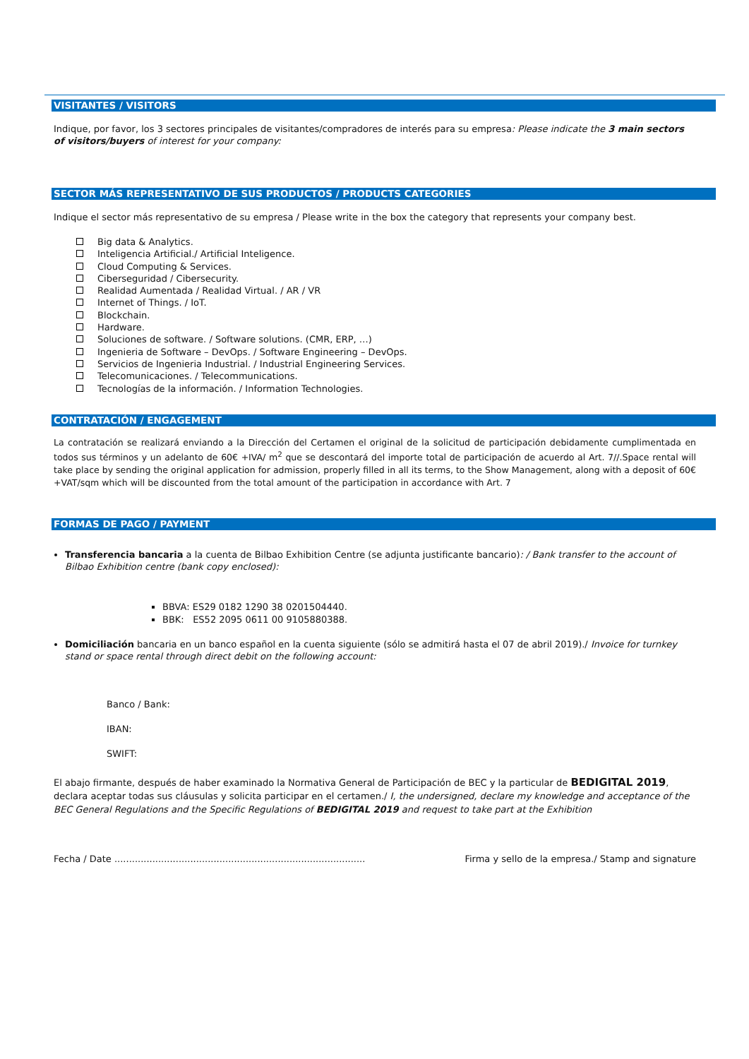VISITANTES / VISITORS
Indique, por favor, los 3 sectores principales de visitantes/compradores de interés para su empresa: Please indicate the 3 main sectors of visitors/buyers of interest for your company:
SECTOR MÁS REPRESENTATIVO DE SUS PRODUCTOS / PRODUCTS CATEGORIES
Indique el sector más representativo de su empresa / Please write in the box the category that represents your company best.
Big data & Analytics.
Inteligencia Artificial./ Artificial Inteligence.
Cloud Computing & Services.
Ciberseguridad / Cibersecurity.
Realidad Aumentada / Realidad Virtual. / AR / VR
Internet of Things. / IoT.
Blockchain.
Hardware.
Soluciones de software. / Software solutions. (CMR, ERP, …)
Ingenieria de Software – DevOps. / Software Engineering – DevOps.
Servicios de Ingenieria Industrial. / Industrial Engineering Services.
Telecomunicaciones. / Telecommunications.
Tecnologías de la información. / Information Technologies.
CONTRATACIÓN / ENGAGEMENT
La contratación se realizará enviando a la Dirección del Certamen el original de la solicitud de participación debidamente cumplimentada en todos sus términos y un adelanto de 60€ +IVA/ m<sup>2</sup> que se descontará del importe total de participación de acuerdo al Art. 7//.Space rental will take place by sending the original application for admission, properly filled in all its terms, to the Show Management, along with a deposit of 60€+VAT/sqm which will be discounted from the total amount of the participation in accordance with Art. 7
FORMAS DE PAGO / PAYMENT
Transferencia bancaria a la cuenta de Bilbao Exhibition Centre (se adjunta justificante bancario): / Bank transfer to the account of Bilbao Exhibition centre (bank copy enclosed):
BBVA: ES29 0182 1290 38 0201504440.
BBK: ES52 2095 0611 00 9105880388.
Domiciliación bancaria en un banco español en la cuenta siguiente (sólo se admitirá hasta el 07 de abril 2019)./ Invoice for turnkey stand or space rental through direct debit on the following account:
Banco / Bank:
IBAN:
SWIFT:
El abajo firmante, después de haber examinado la Normativa General de Participación de BEC y la particular de BEDIGITAL 2019, declara aceptar todas sus cláusulas y solicita participar en el certamen./ I, the undersigned, declare my knowledge and acceptance of the BEC General Regulations and the Specific Regulations of BEDIGITAL 2019 and request to take part at the Exhibition
Fecha / Date ...................................................................................... Firma y sello de la empresa./ Stamp and signature